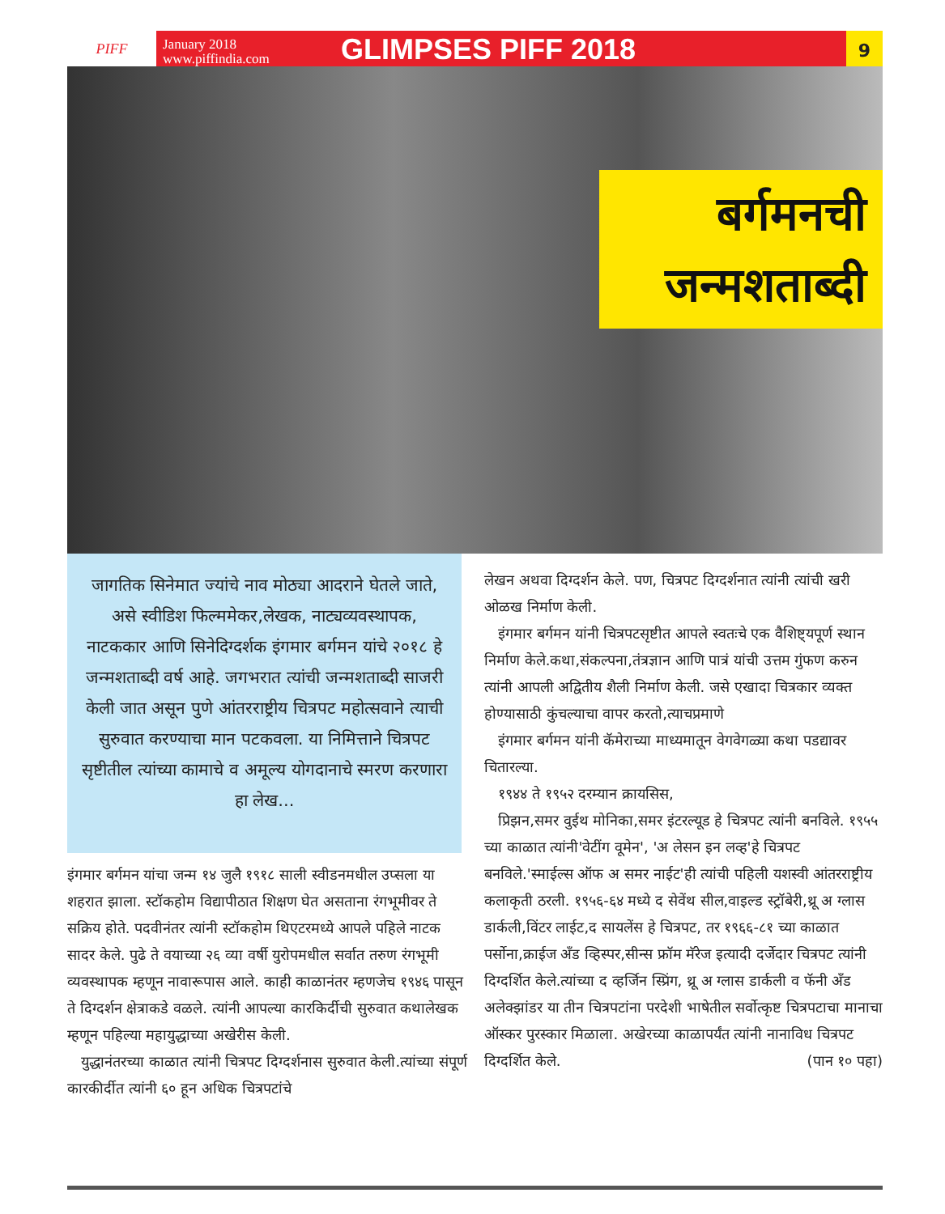PIFF
January 2018
www.piffindia.com
GLIMPSES PIFF 2018
9
बर्गमनची
जन्मशताब्दी
जागतिक सिनेमात ज्यांचे नाव मोठ्या आदराने घेतले जाते, असे स्वीडिश फिल्ममेकर,लेखक, नाट्यव्यवस्थापक, नाटककार आणि सिनेदिग्दर्शक इंगमार बर्गमन यांचे २०१८ हे जन्मशताब्दी वर्ष आहे. जगभरात त्यांची जन्मशताब्दी साजरी केली जात असून पुणे आंतरराष्ट्रीय चित्रपट महोत्सवाने त्याची सुरुवात करण्याचा मान पटकवला. या निमित्ताने चित्रपट सृष्टीतील त्यांच्या कामाचे व अमूल्य योगदानाचे स्मरण करणारा हा लेख...
इंगमार बर्गमन यांचा जन्म १४ जुलै १९१८ साली स्वीडनमधील उप्सला या शहरात झाला. स्टॉकहोम विद्यापीठात शिक्षण घेत असताना रंगभूमीवर ते सक्रिय होते. पदवीनंतर त्यांनी स्टॉकहोम थिएटरमध्ये आपले पहिले नाटक सादर केले. पुढे ते वयाच्या २६ व्या वर्षी युरोपमधील सर्वात तरुण रंगभूमी व्यवस्थापक म्हणून नावारूपास आले. काही काळानंतर म्हणजेच १९४६ पासून ते दिग्दर्शन क्षेत्राकडे वळले. त्यांनी आपल्या कारकिर्दीची सुरुवात कथालेखक म्हणून पहिल्या महायुद्धाच्या अखेरीस केली.
युद्धानंतरच्या काळात त्यांनी चित्रपट दिग्दर्शनास सुरुवात केली.त्यांच्या संपूर्ण कारकीर्दीत त्यांनी ६० हून अधिक चित्रपटांचे
लेखन अथवा दिग्दर्शन केले. पण, चित्रपट दिग्दर्शनात त्यांनी त्यांची खरी ओळख निर्माण केली.
इंगमार बर्गमन यांनी चित्रपटसृष्टीत आपले स्वतःचे एक वैशिष्ट्यपूर्ण स्थान निर्माण केले.कथा,संकल्पना,तंत्रज्ञान आणि पात्रं यांची उत्तम गुंफण करुन त्यांनी आपली अद्वितीय शैली निर्माण केली. जसे एखादा चित्रकार व्यक्त होण्यासाठी कुंचल्याचा वापर करतो,त्याचप्रमाणे
इंगमार बर्गमन यांनी कॅमेराच्या माध्यमातून वेगवेगळ्या कथा पडद्यावर चितारल्या.
१९४४ ते १९५२ दरम्यान क्रायसिस,
प्रिझन,समर वुईथ मोनिका,समर इंटरल्यूड हे चित्रपट त्यांनी बनविले. १९५५ च्या काळात त्यांनी'वेटींग वूमेन', 'अ लेसन इन लव्ह'हे चित्रपट बनविले.'स्माईल्स ऑफ अ समर नाईट'ही त्यांची पहिली यशस्वी आंतरराष्ट्रीय कलाकृती ठरली. १९५६-६४ मध्ये द सेवेंथ सील,वाइल्ड स्ट्रॉबेरी,थ्रू अ ग्लास डार्कली,विंटर लाईट,द सायलेंस हे चित्रपट, तर १९६६-८१ च्या काळात पर्सोना,क्राईज अँड व्हिस्पर,सीन्स फ्रॉम मॅरेज इत्यादी दर्जेदार चित्रपट त्यांनी दिग्दर्शित केले.त्यांच्या द व्हर्जिन स्प्रिंग, थ्रू अ ग्लास डार्कली व फॅनी अँड अलेक्झांडर या तीन चित्रपटांना परदेशी भाषेतील सर्वोत्कृष्ट चित्रपटाचा मानाचा ऑस्कर पुरस्कार मिळाला. अखेरच्या काळापर्यंत त्यांनी नानाविध चित्रपट दिग्दर्शित केले. (पान १० पहा)